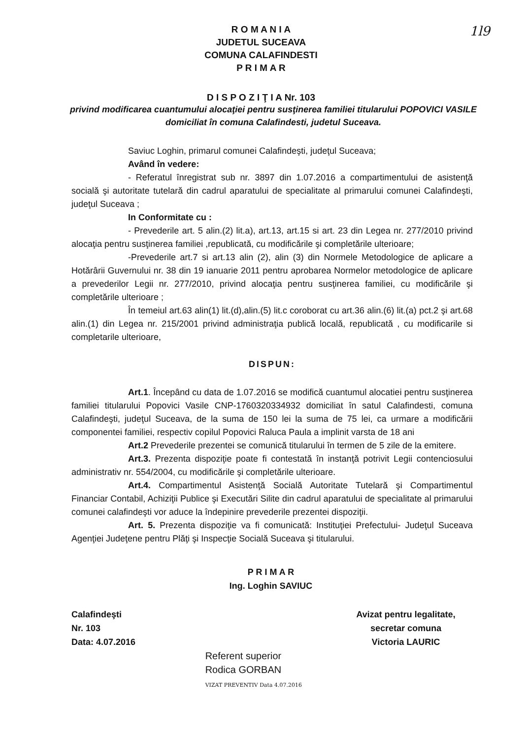1l9
R O M A N I A
JUDETUL SUCEAVA
COMUNA CALAFINDESTI
P R I M A R
D I S P O Z I Ţ I A Nr. 103
privind modificarea cuantumului alocaţiei pentru susţinerea familiei titularului POPOVICI VASILE domiciliat în comuna Calafindesti, judetul Suceava.
Saviuc Loghin, primarul comunei Calafindeşti, judeţul Suceava;
Având în vedere:
- Referatul înregistrat sub nr. 3897 din 1.07.2016 a compartimentului de asistenţă socială şi autoritate tutelară din cadrul aparatului de specialitate al primarului comunei Calafindeşti, judeţul Suceava ;
In Conformitate cu :
- Prevederile art. 5 alin.(2) lit.a), art.13, art.15 si art. 23 din Legea nr. 277/2010 privind alocaţia pentru susţinerea familiei ,republicată, cu modificările şi completările ulterioare;
-Prevederile art.7 si art.13 alin (2), alin (3) din Normele Metodologice de aplicare a Hotărârii Guvernului nr. 38 din 19 ianuarie 2011 pentru aprobarea Normelor metodologice de aplicare a prevederilor Legii nr. 277/2010, privind alocaţia pentru susţinerea familiei, cu modificările şi completările ulterioare ;
În temeiul art.63 alin(1) lit.(d),alin.(5) lit.c coroborat cu art.36 alin.(6) lit.(a) pct.2 şi art.68 alin.(1) din Legea nr. 215/2001 privind administraţia publică locală, republicată , cu modificarile si completarile ulterioare,
DISPUN:
Art.1. Începând cu data de 1.07.2016 se modifică cuantumul alocatiei pentru susţinerea familiei titularului Popovici Vasile CNP-1760320334932 domiciliat în satul Calafindesti, comuna Calafindeşti, judeţul Suceava, de la suma de 150 lei la suma de 75 lei, ca urmare a modificării componentei familiei, respectiv copilul Popovici Raluca Paula a implinit varsta de 18 ani
Art.2 Prevederile prezentei se comunică titularului în termen de 5 zile de la emitere.
Art.3. Prezenta dispoziţie poate fi contestată în instanţă potrivit Legii contenciosului administrativ nr. 554/2004, cu modificările şi completările ulterioare.
Art.4. Compartimentul Asistenţă Socială Autoritate Tutelară şi Compartimentul Financiar Contabil, Achiziţii Publice şi Executări Silite din cadrul aparatului de specialitate al primarului comunei calafindeşti vor aduce la îndepinire prevederile prezentei dispoziţii.
Art. 5. Prezenta dispoziţie va fi comunicată: Instituţiei Prefectului- Judeţul Suceava Agenţiei Judeţene pentru Plăţi şi Inspecţie Socială Suceava şi titularului.
P R I M A R
Ing. Loghin SAVIUC
Calafindeşti
Nr. 103
Data: 4.07.2016
Referent superior
Rodica GORBAN
VIZAT PREVENTIV Data 4.07.2016
Avizat pentru legalitate,
secretar comuna
Victoria LAURIC